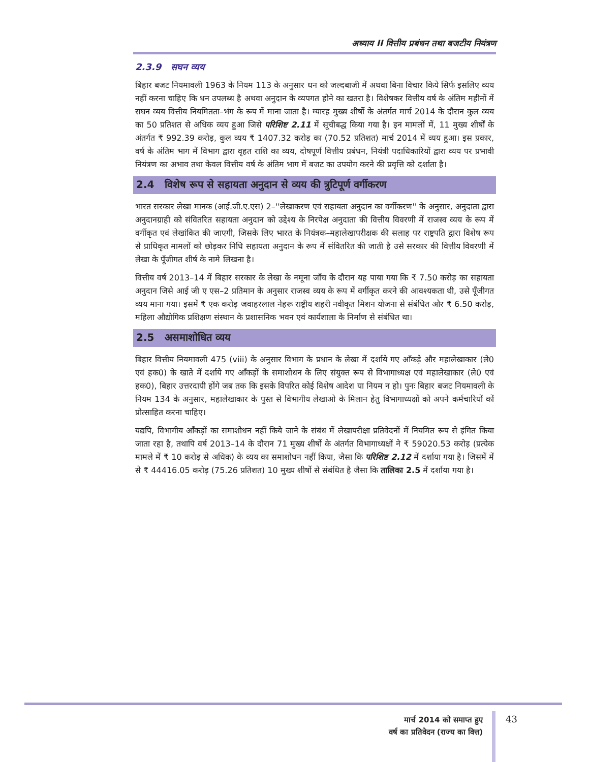अध्याय II वित्तीय प्रबंधन तथा बजटीय नियंत्रण
2.3.9 सघन व्यय
बिहार बजट नियमावली 1963 के नियम 113 के अनुसार धन को जल्दबाजी में अथवा बिना विचार किये सिर्फ इसलिए व्यय नहीं करना चाहिए कि धन उपलब्ध है अथवा अनुदान के व्यपगत होने का खतरा है। विशेषकर वित्तीय वर्ष के अंतिम महीनों में सघन व्यय वित्तीय नियमितता–भंग के रूप में माना जाता है। ग्यारह मुख्य शीर्षो के अंतर्गत मार्च 2014 के दौरान कुल व्यय का 50 प्रतिशत से अधिक व्यय हुआ जिसे परिशिष्ट 2.11 में सूचीबद्ध किया गया है। इन मामलों में, 11 मुख्य शीर्षों के अंतर्गत ₹ 992.39 करोड़, कुल व्यय ₹ 1407.32 करोड़ का (70.52 प्रतिशत) मार्च 2014 में व्यय हुआ। इस प्रकार, वर्ष के अंतिम भाग में विभाग द्वारा वृहत राशि का व्यय, दोषपूर्ण वित्तीय प्रबंधन, नियंत्री पदाधिकारियों द्वारा व्यय पर प्रभावी नियंत्रण का अभाव तथा केवल वित्तीय वर्ष के अंतिम भाग में बजट का उपयोग करने की प्रवृत्ति को दर्शाता है।
2.4 विशेष रूप से सहायता अनुदान से व्यय की त्रुटिपूर्ण वर्गीकरण
भारत सरकार लेखा मानक (आई.जी.ए.एस) 2–''लेखाकरण एवं सहायता अनुदान का वर्गीकरण'' के अनुसार, अनुदाता द्वारा अनुदानग्राही को संवितरित सहायता अनुदान को उद्देश्य के निरपेक्ष अनुदाता की वित्तीय विवरणी में राजस्व व्यय के रूप में वर्गीकृत एवं लेखांकित की जाएगी, जिसके लिए भारत के नियंत्रक–महालेखापरीक्षक की सलाह पर राष्ट्रपति द्वारा विशेष रूप से प्राधिकृत मामलों को छोड़कर निधि सहायता अनुदान के रूप में संवितरित की जाती है उसे सरकार की वित्तीय विवरणी में लेखा के पूँजीगत शीर्ष के नामे लिखना है।
वित्तीय वर्ष 2013–14 में बिहार सरकार के लेखा के नमूना जाँच के दौरान यह पाया गया कि ₹ 7.50 करोड़ का सहायता अनुदान जिसे आई जी ए एस–2 प्रतिमान के अनुसार राजस्व व्यय के रूप में वर्गीकृत करने की आवश्यकता थी, उसे पूँजीगत व्यय माना गया। इसमें ₹ एक करोड़ जवाहरलाल नेहरू राष्ट्रीय शहरी नवीकृत मिशन योजना से संबंधित और ₹ 6.50 करोड़, महिला औद्योगिक प्रशिक्षण संस्थान के प्रशासनिक भवन एवं कार्यशाला के निर्माण से संबंधित था।
2.5 असमाशोधित व्यय
बिहार वित्तीय नियमावली 475 (viii) के अनुसार विभाग के प्रधान के लेखा में दर्शाये गए आँकड़े और महालेखाकार (ले0 एवं हक0) के खाते में दर्शाये गए आँकड़ों के समाशोधन के लिए संयुक्त रूप से विभागाध्यक्ष एवं महालेखाकार (ले0 एवं हक0), बिहार उत्तरदायी होंगे जब तक कि इसके विपरित कोई विशेष आदेश या नियम न हो। पुनः बिहार बजट नियमावली के नियम 134 के अनुसार, महालेखाकार के पुस्त से विभागीय लेखाओ के मिलान हेतु विभागाध्यक्षों को अपने कर्मचारियों कों प्रोत्साहित करना चाहिए।
यद्यपि, विभागीय आँकड़ों का समाशोधन नहीं किये जाने के संबंध में लेखापरीक्षा प्रतिवेदनों में नियमित रूप से इंगित किया जाता रहा है, तथापि वर्ष 2013–14 के दौरान 71 मुख्य शीर्षो के अंतर्गत विभागाध्यक्षों ने ₹ 59020.53 करोड़ (प्रत्येक मामले में ₹ 10 करोड़ से अधिक) के व्यय का समाशोधन नहीं किया, जैसा कि परिशिष्ट 2.12 में दर्शाया गया है। जिसमें में से ₹ 44416.05 करोड़ (75.26 प्रतिशत) 10 मुख्य शीर्षो से संबंधित है जैसा कि तालिका 2.5 में दर्शाया गया है।
मार्च 2014 को समाप्त हुए
वर्ष का प्रतिवेदन (राज्य का वित्त)
43